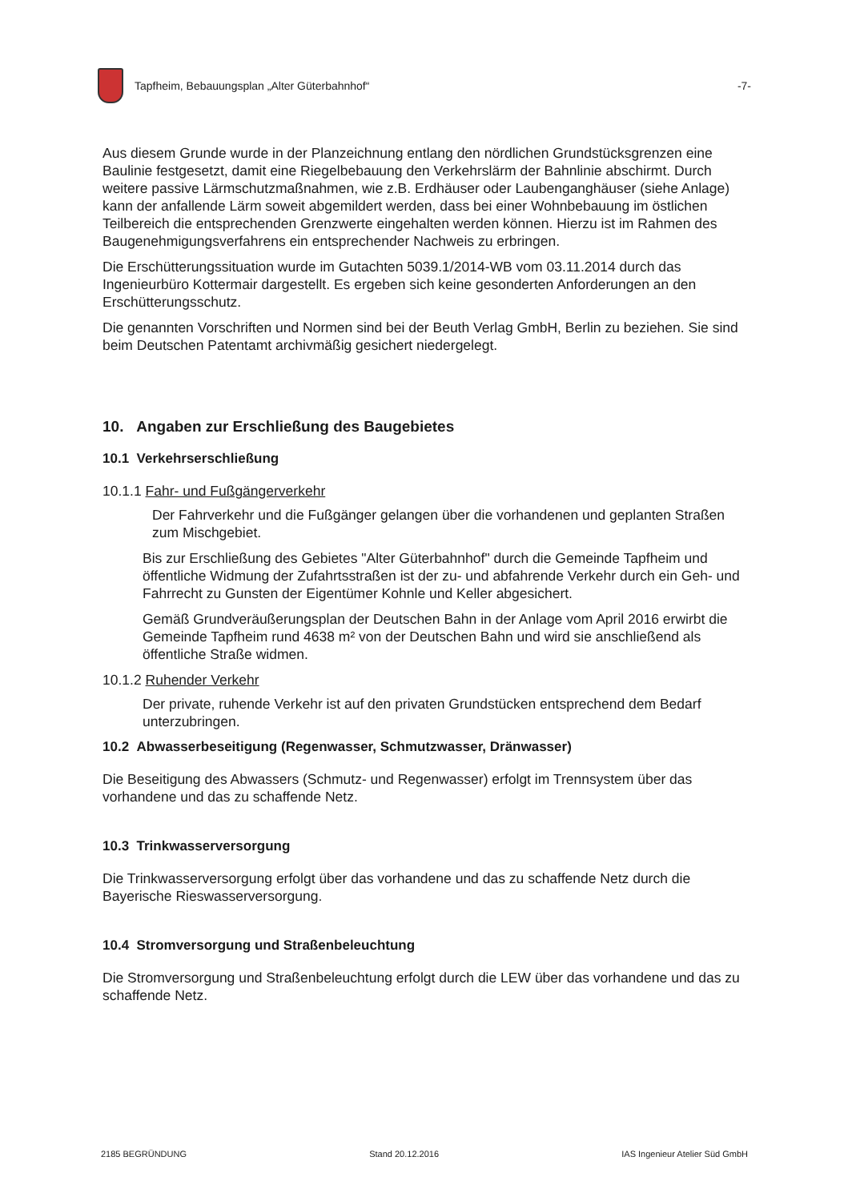Tapfheim, Bebauungsplan „Alter Güterbahnhof“-7-
Aus diesem Grunde wurde in der Planzeichnung entlang den nördlichen Grundstücksgrenzen eine Baulinie festgesetzt, damit eine Riegelbebauung den Verkehrslärm der Bahnlinie abschirmt. Durch weitere passive Lärmschutzmaßnahmen, wie z.B. Erdhäuser oder Laubenganghäuser (siehe Anlage) kann der anfallende Lärm soweit abgemildert werden, dass bei einer Wohnbebauung im östlichen Teilbereich die entsprechenden Grenzwerte eingehalten werden können. Hierzu ist im Rahmen des Baugenehmigungsverfahrens ein entsprechender Nachweis zu erbringen.
Die Erschütterungssituation wurde im Gutachten 5039.1/2014-WB vom 03.11.2014 durch das Ingenieurbüro Kottermair dargestellt. Es ergeben sich keine gesonderten Anforderungen an den Erschütterungsschutz.
Die genannten Vorschriften und Normen sind bei der Beuth Verlag GmbH, Berlin zu beziehen. Sie sind beim Deutschen Patentamt archivmäßig gesichert niedergelegt.
10. Angaben zur Erschließung des Baugebietes
10.1 Verkehrserschließung
10.1.1 Fahr- und Fußgängerverkehr
Der Fahrverkehr und die Fußgänger gelangen über die vorhandenen und geplanten Straßen zum Mischgebiet.
Bis zur Erschließung des Gebietes "Alter Güterbahnhof" durch die Gemeinde Tapfheim und öffentliche Widmung der Zufahrtsstraßen ist der zu- und abfahrende Verkehr durch ein Geh- und Fahrrecht zu Gunsten der Eigentümer Kohnle und Keller abgesichert.
Gemäß Grundveräußerungsplan der Deutschen Bahn in der Anlage vom April 2016 erwirbt die Gemeinde Tapfheim rund 4638 m² von der Deutschen Bahn und wird sie anschließend als öffentliche Straße widmen.
10.1.2 Ruhender Verkehr
Der private, ruhende Verkehr ist auf den privaten Grundstücken entsprechend dem Bedarf unterzubringen.
10.2 Abwasserbeseitigung (Regenwasser, Schmutzwasser, Dränwasser)
Die Beseitigung des Abwassers (Schmutz- und Regenwasser) erfolgt im Trennsystem über das vorhandene und das zu schaffende Netz.
10.3 Trinkwasserversorgung
Die Trinkwasserversorgung erfolgt über das vorhandene und das zu schaffende Netz durch die Bayerische Rieswasserversorgung.
10.4 Stromversorgung und Straßenbeleuchtung
Die Stromversorgung und Straßenbeleuchtung erfolgt durch die LEW über das vorhandene und das zu schaffende Netz.
2185 BEGRÜNDUNG Stand 20.12.2016 IAS Ingenieur Atelier Süd GmbH